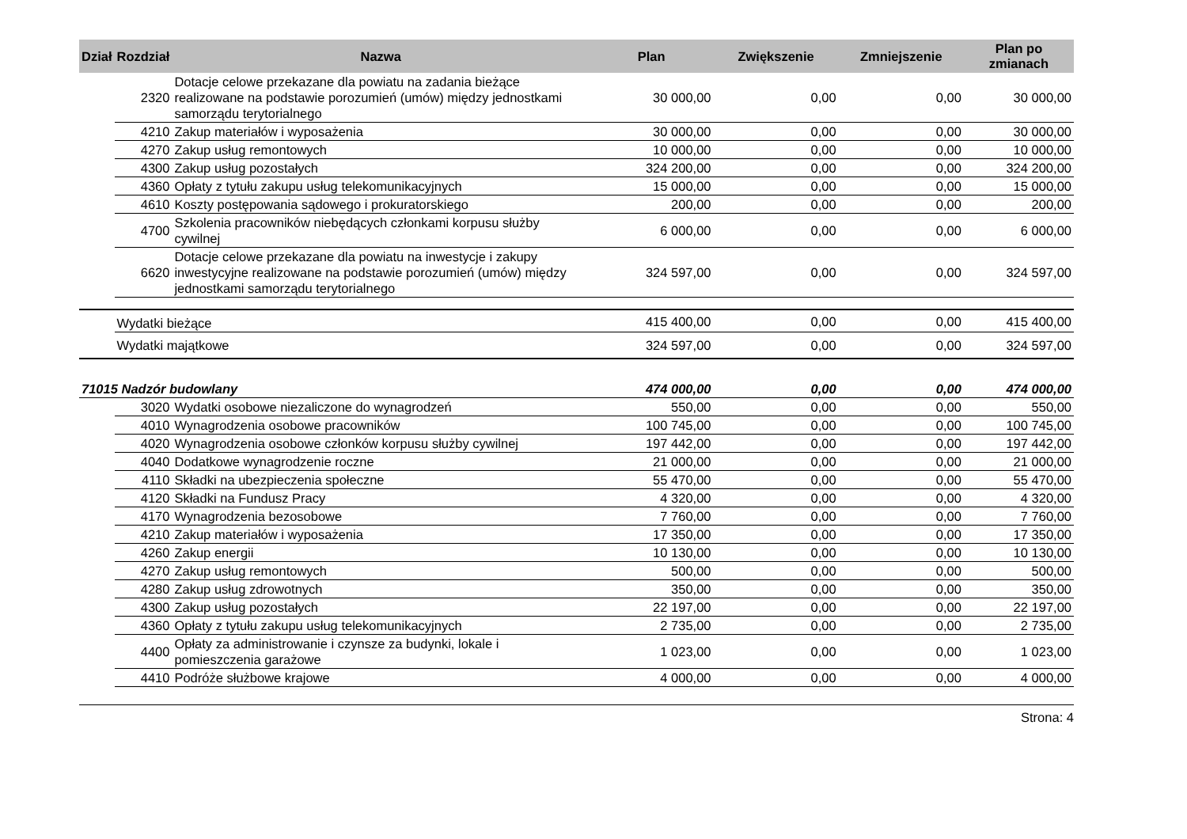| Dział | Rozdział | Nazwa | Plan | Zwiększenie | Zmniejszenie | Plan po zmianach |
| --- | --- | --- | --- | --- | --- | --- |
| | 2320 | Dotacje celowe przekazane dla powiatu na zadania bieżące realizowane na podstawie porozumień (umów) między jednostkami samorządu terytorialnego | 30 000,00 | 0,00 | 0,00 | 30 000,00 |
| | 4210 | Zakup materiałów i wyposażenia | 30 000,00 | 0,00 | 0,00 | 30 000,00 |
| | 4270 | Zakup usług remontowych | 10 000,00 | 0,00 | 0,00 | 10 000,00 |
| | 4300 | Zakup usług pozostałych | 324 200,00 | 0,00 | 0,00 | 324 200,00 |
| | 4360 | Opłaty z tytułu zakupu usług telekomunikacyjnych | 15 000,00 | 0,00 | 0,00 | 15 000,00 |
| | 4610 | Koszty postępowania sądowego i prokuratorskiego | 200,00 | 0,00 | 0,00 | 200,00 |
| | 4700 | Szkolenia pracowników niebędących członkami korpusu służby cywilnej | 6 000,00 | 0,00 | 0,00 | 6 000,00 |
| | 6620 | Dotacje celowe przekazane dla powiatu na inwestycje i zakupy inwestycyjne realizowane na podstawie porozumień (umów) między jednostkami samorządu terytorialnego | 324 597,00 | 0,00 | 0,00 | 324 597,00 |
| | Wydatki bieżące | | 415 400,00 | 0,00 | 0,00 | 415 400,00 |
| | Wydatki majątkowe | | 324 597,00 | 0,00 | 0,00 | 324 597,00 |
| 71015 Nadzór budowlany | | | 474 000,00 | 0,00 | 0,00 | 474 000,00 |
| | 3020 | Wydatki osobowe niezaliczone do wynagrodzeń | 550,00 | 0,00 | 0,00 | 550,00 |
| | 4010 | Wynagrodzenia osobowe pracowników | 100 745,00 | 0,00 | 0,00 | 100 745,00 |
| | 4020 | Wynagrodzenia osobowe członków korpusu służby cywilnej | 197 442,00 | 0,00 | 0,00 | 197 442,00 |
| | 4040 | Dodatkowe wynagrodzenie roczne | 21 000,00 | 0,00 | 0,00 | 21 000,00 |
| | 4110 | Składki na ubezpieczenia społeczne | 55 470,00 | 0,00 | 0,00 | 55 470,00 |
| | 4120 | Składki na Fundusz Pracy | 4 320,00 | 0,00 | 0,00 | 4 320,00 |
| | 4170 | Wynagrodzenia bezosobowe | 7 760,00 | 0,00 | 0,00 | 7 760,00 |
| | 4210 | Zakup materiałów i wyposażenia | 17 350,00 | 0,00 | 0,00 | 17 350,00 |
| | 4260 | Zakup energii | 10 130,00 | 0,00 | 0,00 | 10 130,00 |
| | 4270 | Zakup usług remontowych | 500,00 | 0,00 | 0,00 | 500,00 |
| | 4280 | Zakup usług zdrowotnych | 350,00 | 0,00 | 0,00 | 350,00 |
| | 4300 | Zakup usług pozostałych | 22 197,00 | 0,00 | 0,00 | 22 197,00 |
| | 4360 | Opłaty z tytułu zakupu usług telekomunikacyjnych | 2 735,00 | 0,00 | 0,00 | 2 735,00 |
| | 4400 | Opłaty za administrowanie i czynsze za budynki, lokale i pomieszczenia garażowe | 1 023,00 | 0,00 | 0,00 | 1 023,00 |
| | 4410 | Podróże służbowe krajowe | 4 000,00 | 0,00 | 0,00 | 4 000,00 |
Strona: 4